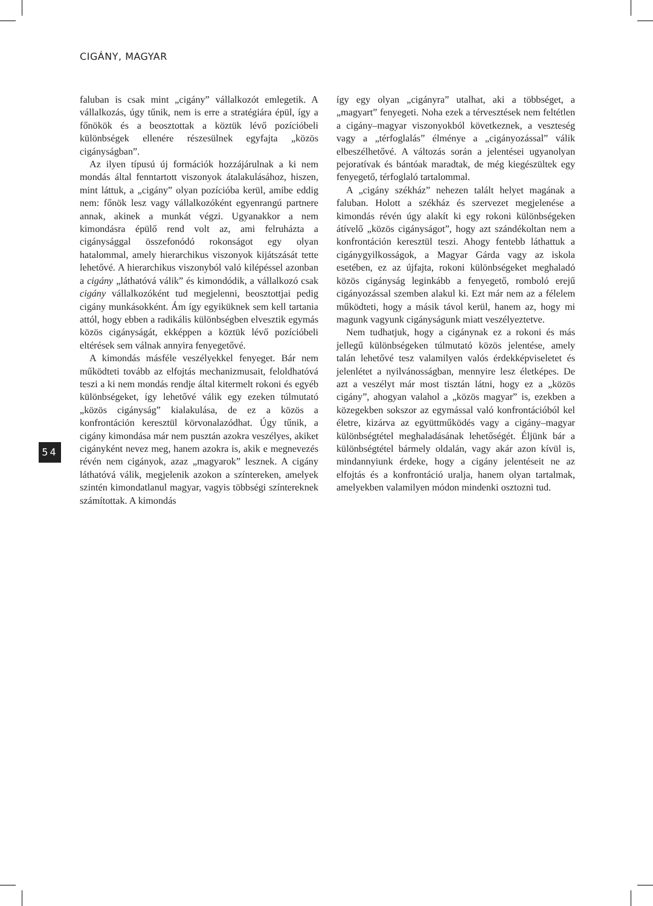CIGÁNY, MAGYAR
faluban is csak mint „cigány” vállalkozót emlegetik. A vállalkozás, úgy tűnik, nem is erre a stratégiára épül, így a főnökök és a beosztottak a köztük lévő pozícióbeli különbségek ellenére részesülnek egyfajta „közös cigányságban”.
Az ilyen típusú új formációk hozzájárulnak a ki nem mondás által fenntartott viszonyok átalakulásához, hiszen, mint láttuk, a „cigány” olyan pozícióba kerül, amibe eddig nem: főnök lesz vagy vállalkozóként egyenrangú partnere annak, akinek a munkát végzi. Ugyanakkor a nem kimondásra épülő rend volt az, ami felruházta a cigánysággal összefonódó rokonságot egy olyan hatalommal, amely hierarchikus viszonyok kijátszását tette lehetővé. A hierarchikus viszonyból való kilépéssel azonban a cigány „láthatóvá válik” és kimondódik, a vállalkozó csak cigány vállalkozóként tud megjelenni, beosztottjai pedig cigány munkásokként. Ám így egyiküknek sem kell tartania attól, hogy ebben a radikális különbségben elvesztik egymás közös cigányságát, ekképpen a köztük lévő pozícióbeli eltérések sem válnak annyira fenyegetővé.
A kimondás másféle veszélyekkel fenyeget. Bár nem működteti tovább az elfojtás mechanizmusait, feloldhatóvá teszi a ki nem mondás rendje által kitermelt rokoni és egyéb különbségeket, így lehetővé válik egy ezeken túlmutató „közös cigányság” kialakulása, de ez a közös a konfrontáción keresztül körvonalazódhat. Úgy tűnik, a cigány kimondása már nem pusztán azokra veszélyes, akiket cigányként nevez meg, hanem azokra is, akik e megnevezés révén nem cigányok, azaz „magyarok” lesznek. A cigány láthatóvá válik, megjelenik azokon a színtereken, amelyek szintén kimondatlanul magyar, vagyis többségi színtereknek számítottak. A kimondás
így egy olyan „cigányra” utalhat, aki a többséget, a „magyart” fenyegeti. Noha ezek a térvesztések nem feltétlen a cigány–magyar viszonyokból következnek, a veszteség vagy a „térfoglalás” élménye a „cigányozással” válik elbeszélhetővé. A változás során a jelentései ugyanolyan pejoratívak és bántóak maradtak, de még kiegészültek egy fenyegető, térfoglaló tartalommal.
A „cigány székház” nehezen talált helyet magának a faluban. Holott a székház és szervezet megjelenése a kimondás révén úgy alakít ki egy rokoni különbségeken átívelő „közös cigányságot”, hogy azt szándékoltan nem a konfrontáción keresztül teszi. Ahogy fentebb láthattuk a cigánygyilkosságok, a Magyar Gárda vagy az iskola esetében, ez az újfajta, rokoni különbségeket meghaladó közös cigányság leginkább a fenyegető, romboló erejű cigányozással szemben alakul ki. Ezt már nem az a félelem működteti, hogy a másik távol kerül, hanem az, hogy mi magunk vagyunk cigányságunk miatt veszélyeztetve.
Nem tudhatjuk, hogy a cigánynak ez a rokoni és más jellegű különbségeken túlmutató közös jelentése, amely talán lehetővé tesz valamilyen valós érdekképviseletet és jelenlétet a nyilvánosságban, mennyire lesz életképes. De azt a veszélyt már most tisztán látni, hogy ez a „közös cigány”, ahogyan valahol a „közös magyar” is, ezekben a közegekben sokszor az egymással való konfrontációból kel életre, kizárva az együttműködés vagy a cigány–magyar különbségtétel meghaladásának lehetőségét. Éljünk bár a különbségtétel bármely oldalán, vagy akár azon kívül is, mindannyiunk érdeke, hogy a cigány jelentéseit ne az elfojtás és a konfrontáció uralja, hanem olyan tartalmak, amelyekben valamilyen módon mindenki osztozni tud.
54